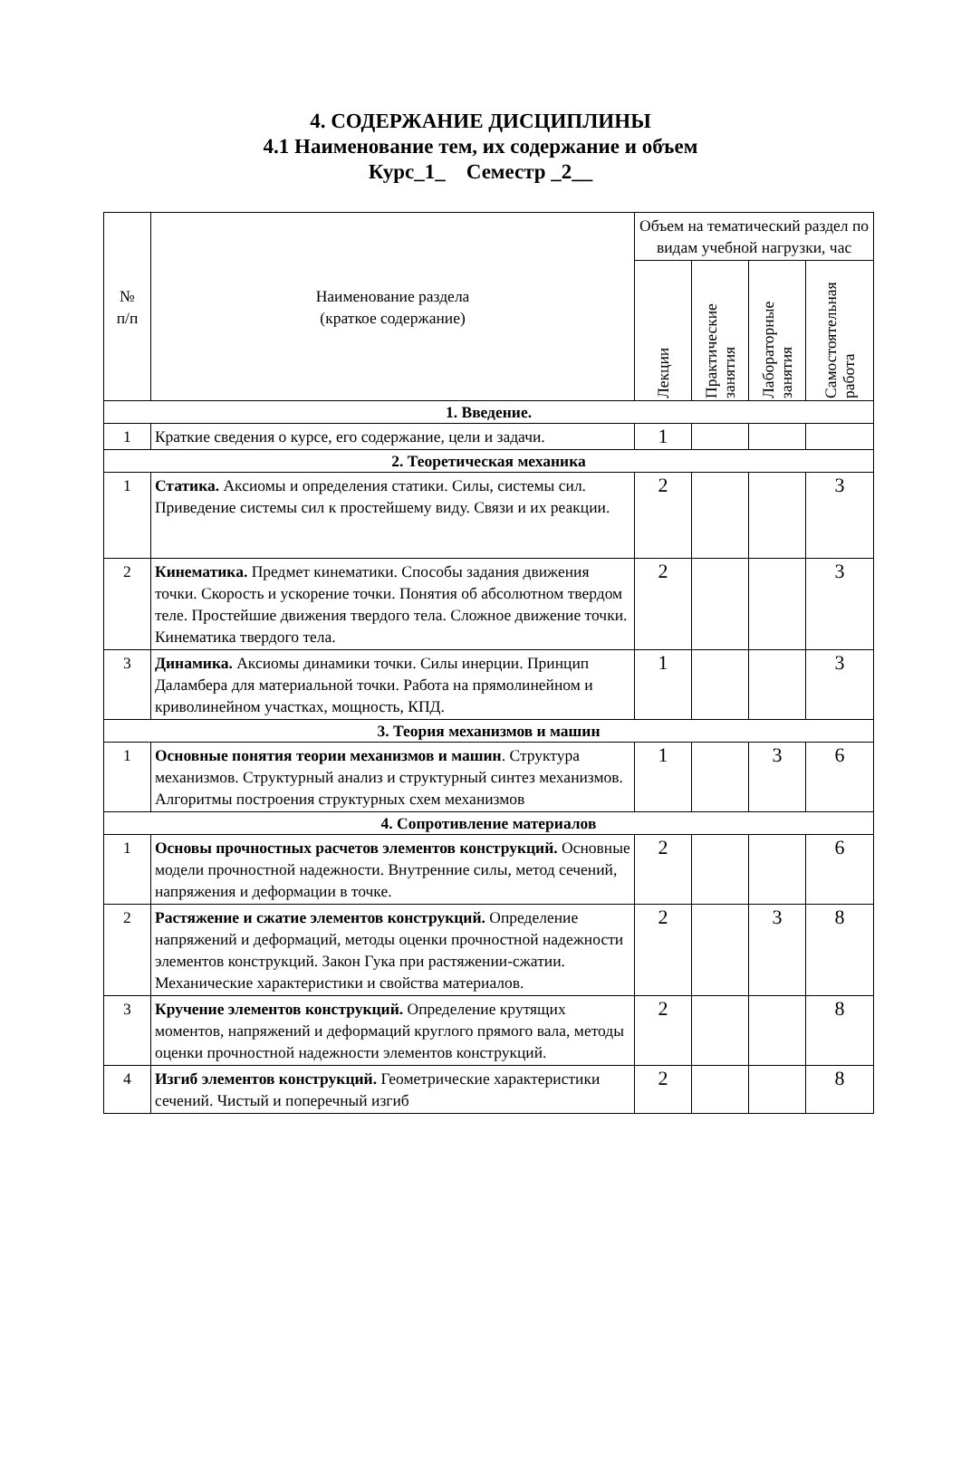4. СОДЕРЖАНИЕ ДИСЦИПЛИНЫ
4.1 Наименование тем, их содержание и объем
Курс_1_ Семестр _2__
| № п/п | Наименование раздела (краткое содержание) | Объем на тематический раздел по видам учебной нагрузки, час | | | |
| --- | --- | --- | --- | --- | --- |
| | | Лекции | Практические занятия | Лабораторные занятия | Самостоятельная работа |
| 1. Введение. | | | | | |
| 1 | Краткие сведения о курсе, его содержание, цели и задачи. | 1 | | | |
| 2. Теоретическая механика | | | | | |
| 1 | Статика. Аксиомы и определения статики. Силы, системы сил. Приведение системы сил к простейшему виду. Связи и их реакции. | 2 | | | 3 |
| 2 | Кинематика. Предмет кинематики. Способы задания движения точки. Скорость и ускорение точки. Понятия об абсолютном твердом теле. Простейшие движения твердого тела. Сложное движение точки. Кинематика твердого тела. | 2 | | | 3 |
| 3 | Динамика. Аксиомы динамики точки. Силы инерции. Принцип Даламбера для материальной точки. Работа на прямолинейном и криволинейном участках, мощность, КПД. | 1 | | | 3 |
| 3. Теория механизмов и машин | | | | | |
| 1 | Основные понятия теории механизмов и машин . Структура механизмов. Структурный анализ и структурный синтез механизмов. Алгоритмы построения структурных схем механизмов | 1 | | 3 | 6 |
| 4. Сопротивление материалов | | | | | |
| 1 | Основы прочностных расчетов элементов конструкций. Основные модели прочностной надежности. Внутренние силы, метод сечений, напряжения и деформации в точке. | 2 | | | 6 |
| 2 | Растяжение и сжатие элементов конструкций. Определение напряжений и деформаций, методы оценки прочностной надежности элементов конструкций. Закон Гука при растяжении-сжатии. Механические характеристики и свойства материалов. | 2 | | 3 | 8 |
| 3 | Кручение элементов конструкций. Определение крутящих моментов, напряжений и деформаций круглого прямого вала, методы оценки прочностной надежности элементов конструкций. | 2 | | | 8 |
| 4 | Изгиб элементов конструкций. Геометрические характеристики сечений. Чистый и поперечный изгиб | 2 | | | 8 |